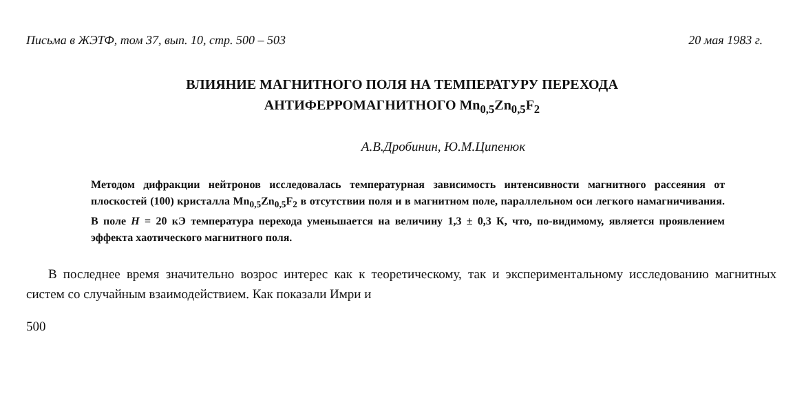Письма в ЖЭТФ, том 37, вып. 10, стр. 500 – 503 20 мая 1983 г.
ВЛИЯНИЕ МАГНИТНОГО ПОЛЯ НА ТЕМПЕРАТУРУ ПЕРЕХОДА
АНТИФЕРРОМАГНИТНОГО Mn<sub>0,5</sub>Zn<sub>0,5</sub>F<sub>2</sub>
А.В.Дробинин, Ю.М.Ципенюк
Методом дифракции нейтронов исследовалась температурная зависимость интенсивности магнитного рассеяния от плоскостей (100) кристалла Mn<sub>0,5</sub>Zn<sub>0,5</sub>F<sub>2</sub> в отсутствии поля и в магнитном поле, параллельном оси легкого намагничивания. В поле H = 20 кЭ температура перехода уменьшается на величину 1,3 ± 0,3 К, что, по-видимому, является проявлением эффекта хаотического магнитного поля.
В последнее время значительно возрос интерес как к теоретическому, так и экспериментальному исследованию магнитных систем со случайным взаимодействием. Как показали Имри и
500